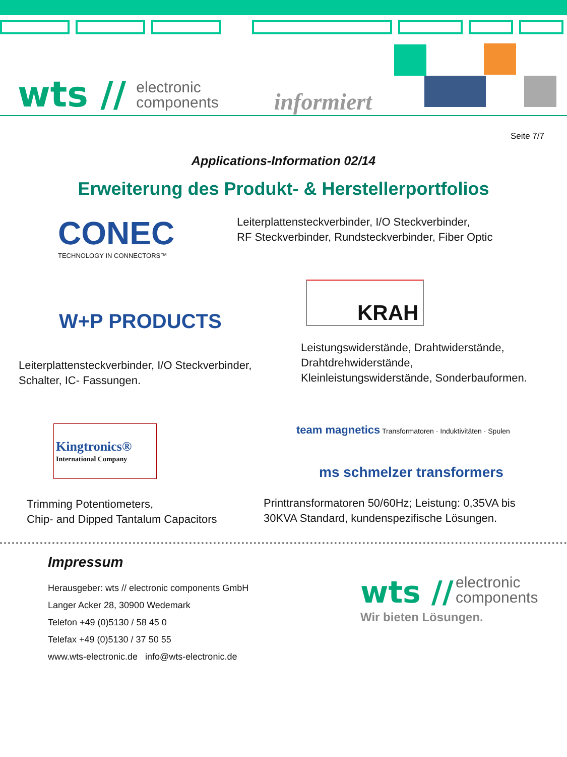wts // electronic
components informiert
Seite 7/7
Applications-Information 02/14
Erweiterung des Produkt- & Herstellerportfolios
CONEC
TECHNOLOGY IN CONNECTORS™
Leiterplattensteckverbinder, I/O Steckverbinder,
RF Steckverbinder, Rundsteckverbinder, Fiber Optic
W+P PRODUCTS
Leiterplattensteckverbinder, I/O Steckverbinder,
Schalter, IC- Fassungen.
KRAH
Leistungswiderstände, Drahtwiderstände,
Drahtdrehwiderstände,
Kleinleistungswiderstände, Sonderbauformen.
Kingtronics®
International Company
Trimming Potentiometers,
Chip- and Dipped Tantalum Capacitors
team magnetics Transformatoren · Induktivitäten · Spulen
ms schmelzer transformers
Printtransformatoren 50/60Hz; Leistung: 0,35VA bis
30KVA Standard, kundenspezifische Lösungen.
Impressum
Herausgeber: wts // electronic components GmbH
Langer Acker 28, 30900 Wedemark
Telefon +49 (0)5130 / 58 45 0
Telefax +49 (0)5130 / 37 50 55
www.wts-electronic.de info@wts-electronic.de
wts // electronic
components
Wir bieten Lösungen.